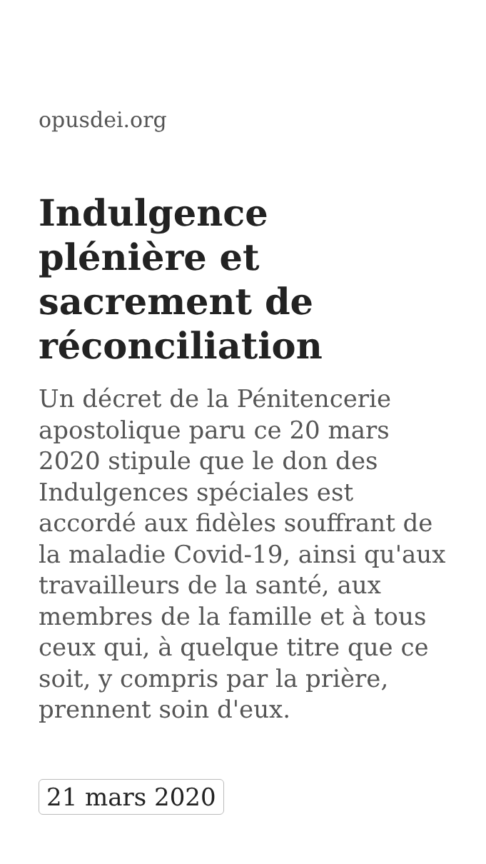opusdei.org
Indulgence plénière et sacrement de réconciliation
Un décret de la Pénitencerie apostolique paru ce 20 mars 2020 stipule que le don des Indulgences spéciales est accordé aux fidèles souffrant de la maladie Covid-19, ainsi qu'aux travailleurs de la santé, aux membres de la famille et à tous ceux qui, à quelque titre que ce soit, y compris par la prière, prennent soin d'eux.
21 mars 2020